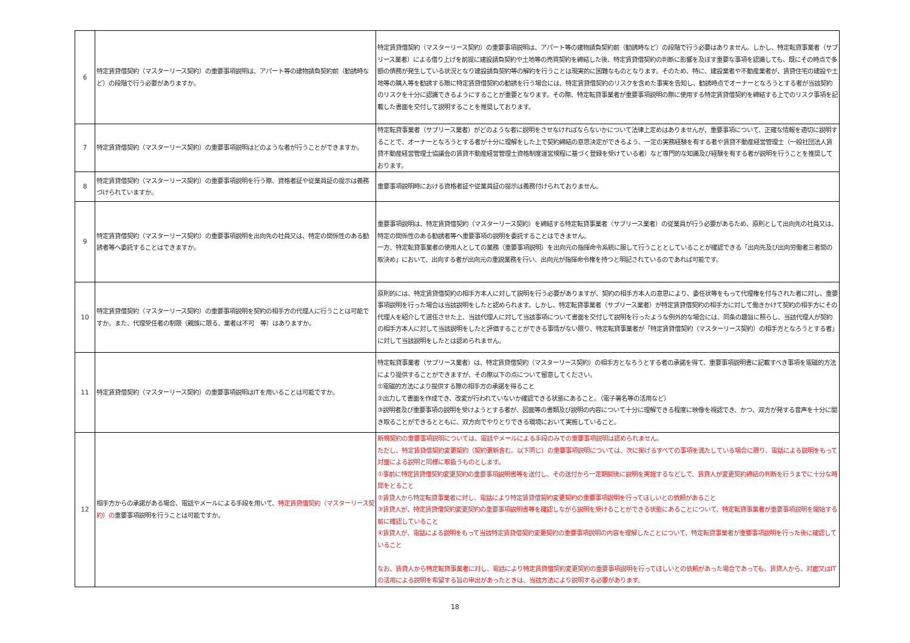| 6 | 特定賃貸借契約（マスターリース契約）の重要事項説明は、アパート等の建物請負契約前（勧誘時など）の段階で行う必要がありますか。 | 特定賃貸借契約（マスターリース契約）の重要事項説明は、アパート等の建物請負契約前（勧誘時など）の段階で行う必要はありません。しかし、特定転貸事業者（サブリース業者）による借り上げを前提に建設請負契約や土地等の売買契約を締結した後、特定賃貸借契約の判断に影響を及ぼす重要な事項を認識しても、既にその時点で多額の債務が発生している状況となり建設請負契約等の解約を行うことは現実的に困難なものとなります。そのため、特に、建設業者や不動産業者が、賃貸住宅の建設や土地等の購入等を勧誘する際に特定賃貸借契約の勧誘を行う場合には、特定賃貸借契約のリスクを含めた事実を告知し、勧誘時点でオーナーとなろうとする者が当該契約のリスクを十分に認識できるようにすることが重要となります。その際、特定転貸事業者が重要事項説明の際に使用する特定賃貸借契約を締結する上でのリスク事項を記載した書面を交付して説明することを推奨しております。 |
| 7 | 特定賃貸借契約（マスターリース契約）の重要事項説明はどのような者が行うことができますか。 | 特定転貸事業者（サブリース業者）がどのような者に説明をさせなければならないかについて法律上定めはありませんが、重要事項について、正確な情報を適切に説明することで、オーナーとなろうとする者が十分に理解をした上で契約締結の意思決定ができるよう、一定の実務経験を有する者や賃貸不動産経営管理士（一般社団法人賃貸不動産経営管理士協議会の賃貸不動産経営管理士資格制度運営規程に基づく登録を受けている者）など専門的な知識及び経験を有する者が説明を行うことを推奨しております。 |
| 8 | 特定賃貸借契約（マスターリース契約）の重要事項説明を行う際、資格者証や従業員証の提示は義務づけられていますか。 | 重要事項説明時における資格者証や従業員証の提示は義務付けられておりません。 |
| 9 | 特定賃貸借契約（マスターリース契約）の重要事項説明を出向先の社員又は、特定の関係性のある勧誘者等へ委託することはできますか。 | 重要事項説明は、特定賃貸借契約（マスターリース契約）を締結する特定転貸事業者（サブリース業者）の従業員が行う必要があるため、原則として出向先の社員又は、特定の関係性のある勧誘者等へ重要事項の説明を委託することはできません。 一方、特定転貸事業者の使用人としての業務（重要事項説明）を出向元の指揮命令系統に服して行うこととしていることが確認できる「出向先及び出向労働者三者間の取決め」において、出向する者が出向元の重説業務を行い、出向元が指揮命令権を持つと明記されているのであれば可能です。 |
| 10 | 特定賃貸借契約（マスターリース契約）の重要事項説明を契約の相手方の代理人に行うことは可能ですか。また、代理受任者の制限（親族に限る、業者は不可 等）はありますか。 | 原則的には、特定賃貸借契約の相手方本人に対して説明を行う必要がありますが、契約の相手方本人の意思により、委任状等をもって代理権を付与された者に対し、重要事項説明を行った場合は当該説明をしたと認められます。しかし、特定転貸事業者（サブリース業者）が特定賃貸借契約の相手方に対して働きかけて契約の相手方にその代理人を紹介して選任させた上、当該代理人に対して当該事項について書面を交付して説明を行ったような例外的な場合には、同条の趣旨に照らし、当該代理人が契約の相手方本人に対して当該説明をしたと評価することができる事情がない限り、特定転貸事業者が「特定賃貸借契約（マスターリース契約）の相手方となろうとする者」に対して当該説明をしたとは認められません。 |
| 11 | 特定賃貸借契約（マスターリース契約）の重要事項説明はITを用いることは可能ですか。 | 特定転貸事業者（サブリース業者）は、特定賃貸借契約（マスターリース契約）の相手方となろうとする者の承諾を得て、重要事項説明書に記載すべき事項を電磁的方法により提供することができますが、その際以下の点について留意してください。 ①電磁的方法により提供する際の相手方の承諾を得ること ②出力して書面を作成でき、改変が行われていないか確認できる状態にあること。（電子署名等の活用など） ③説明者及び重要事項の説明を受けようとする者が、図面等の書類及び説明の内容について十分に理解できる程度に映像を視認でき、かつ、双方が発する音声を十分に聞き取ることができるとともに、双方向でやりとりできる環境において実施していること。 |
| 12 | 相手方からの承諾がある場合、電話やメールによる手段を用いて、 特定賃貸借契約（マスターリース契約）の 重要事項説明を行うことは可能ですか。 | 新規契約の重要事項説明については、電話やメールによる手段のみでの重要事項説明は認められません。 ただし、特定賃貸借契約変更契約（契約更新含む。以下同じ）の重要事項説明については、次に掲げるすべての事項を満たしている場合に限り、電話による説明をもって対面による説明と同様に取扱うものとします。 ①事前に特定賃貸借契約変更契約の重要事項説明書等を送付し、その送付から一定期間後に説明を実施するなどして、賃貸人が変更契約締結の判断を行うまでに十分な時間をとること ②賃貸人から特定転貸事業者に対し、電話により特定賃貸借契約変更契約の重要事項説明を行ってほしいとの依頼があること ③賃貸人が、特定賃貸借契約変更契約の重要事項説明書等を確認しながら説明を受けることができる状態にあることについて、特定転貸事業者が重要事項説明を開始する前に確認していること ④賃貸人が、電話による説明をもって当該特定賃貸借契約変更契約の重要事項説明の内容を理解したことについて、特定転貸事業者が重要事項説明を行った後に確認していること なお、賃貸人から特定転貸事業者に対し、電話により特定賃貸借契約変更契約の重要事項説明を行ってほしいとの依頼があった場合であっても、賃貸人から、対面又はITの活用による説明を希望する旨の申出があったときは、当該方法により説明する必要があります。 |
18